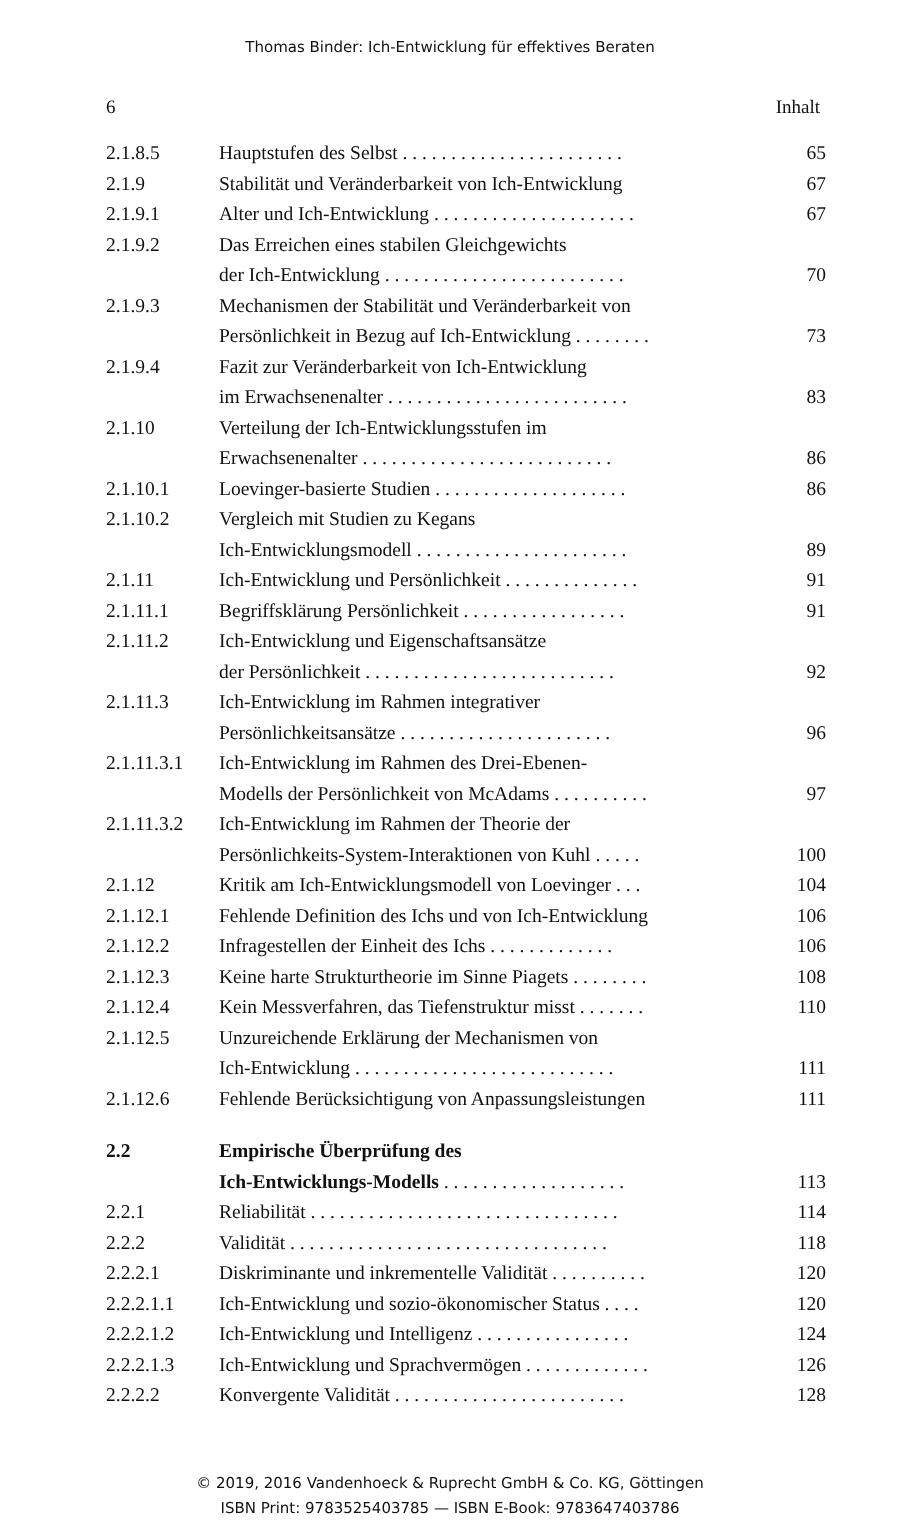Thomas Binder: Ich-Entwicklung für effektives Beraten
6 Inhalt
| 2.1.8.5 | Hauptstufen des Selbst . . . . . . . . . . . . . . . . . . . . . . . | 65 |
| 2.1.9 | Stabilität und Veränderbarkeit von Ich-Entwicklung | 67 |
| 2.1.9.1 | Alter und Ich-Entwicklung . . . . . . . . . . . . . . . . . . . . . | 67 |
| 2.1.9.2 | Das Erreichen eines stabilen Gleichgewichts der Ich-Entwicklung . . . . . . . . . . . . . . . . . . . . . . . . . | 70 |
| 2.1.9.3 | Mechanismen der Stabilität und Veränderbarkeit von Persönlichkeit in Bezug auf Ich-Entwicklung . . . . . . . . | 73 |
| 2.1.9.4 | Fazit zur Veränderbarkeit von Ich-Entwicklung im Erwachsenenalter . . . . . . . . . . . . . . . . . . . . . . . . . | 83 |
| 2.1.10 | Verteilung der Ich-Entwicklungsstufen im Erwachsenenalter . . . . . . . . . . . . . . . . . . . . . . . . . . | 86 |
| 2.1.10.1 | Loevinger-basierte Studien . . . . . . . . . . . . . . . . . . . . | 86 |
| 2.1.10.2 | Vergleich mit Studien zu Kegans Ich-Entwicklungsmodell . . . . . . . . . . . . . . . . . . . . . . | 89 |
| 2.1.11 | Ich-Entwicklung und Persönlichkeit . . . . . . . . . . . . . . | 91 |
| 2.1.11.1 | Begriffsklärung Persönlichkeit . . . . . . . . . . . . . . . . . | 91 |
| 2.1.11.2 | Ich-Entwicklung und Eigenschaftsansätze der Persönlichkeit . . . . . . . . . . . . . . . . . . . . . . . . . . | 92 |
| 2.1.11.3 | Ich-Entwicklung im Rahmen integrativer Persönlichkeitsansätze . . . . . . . . . . . . . . . . . . . . . . | 96 |
| 2.1.11.3.1 | Ich-Entwicklung im Rahmen des Drei-Ebenen- Modells der Persönlichkeit von McAdams . . . . . . . . . . | 97 |
| 2.1.11.3.2 | Ich-Entwicklung im Rahmen der Theorie der Persönlichkeits-System-Interaktionen von Kuhl . . . . . | 100 |
| 2.1.12 | Kritik am Ich-Entwicklungsmodell von Loevinger . . . | 104 |
| 2.1.12.1 | Fehlende Definition des Ichs und von Ich-Entwicklung | 106 |
| 2.1.12.2 | Infragestellen der Einheit des Ichs . . . . . . . . . . . . . | 106 |
| 2.1.12.3 | Keine harte Strukturtheorie im Sinne Piagets . . . . . . . . | 108 |
| 2.1.12.4 | Kein Messverfahren, das Tiefenstruktur misst . . . . . . . | 110 |
| 2.1.12.5 | Unzureichende Erklärung der Mechanismen von Ich-Entwicklung . . . . . . . . . . . . . . . . . . . . . . . . . . . | 111 |
| 2.1.12.6 | Fehlende Berücksichtigung von Anpassungsleistungen | 111 |
| 2.2 | Empirische Überprüfung des Ich-Entwicklungs-Modells . . . . . . . . . . . . . . . . . . . | 113 |
| 2.2.1 | Reliabilität . . . . . . . . . . . . . . . . . . . . . . . . . . . . . . . . | 114 |
| 2.2.2 | Validität . . . . . . . . . . . . . . . . . . . . . . . . . . . . . . . . . | 118 |
| 2.2.2.1 | Diskriminante und inkrementelle Validität . . . . . . . . . . | 120 |
| 2.2.2.1.1 | Ich-Entwicklung und sozio-ökonomischer Status . . . . | 120 |
| 2.2.2.1.2 | Ich-Entwicklung und Intelligenz . . . . . . . . . . . . . . . . | 124 |
| 2.2.2.1.3 | Ich-Entwicklung und Sprachvermögen . . . . . . . . . . . . . | 126 |
| 2.2.2.2 | Konvergente Validität . . . . . . . . . . . . . . . . . . . . . . . . | 128 |
© 2019, 2016 Vandenhoeck & Ruprecht GmbH & Co. KG, Göttingen
ISBN Print: 9783525403785 — ISBN E-Book: 9783647403786